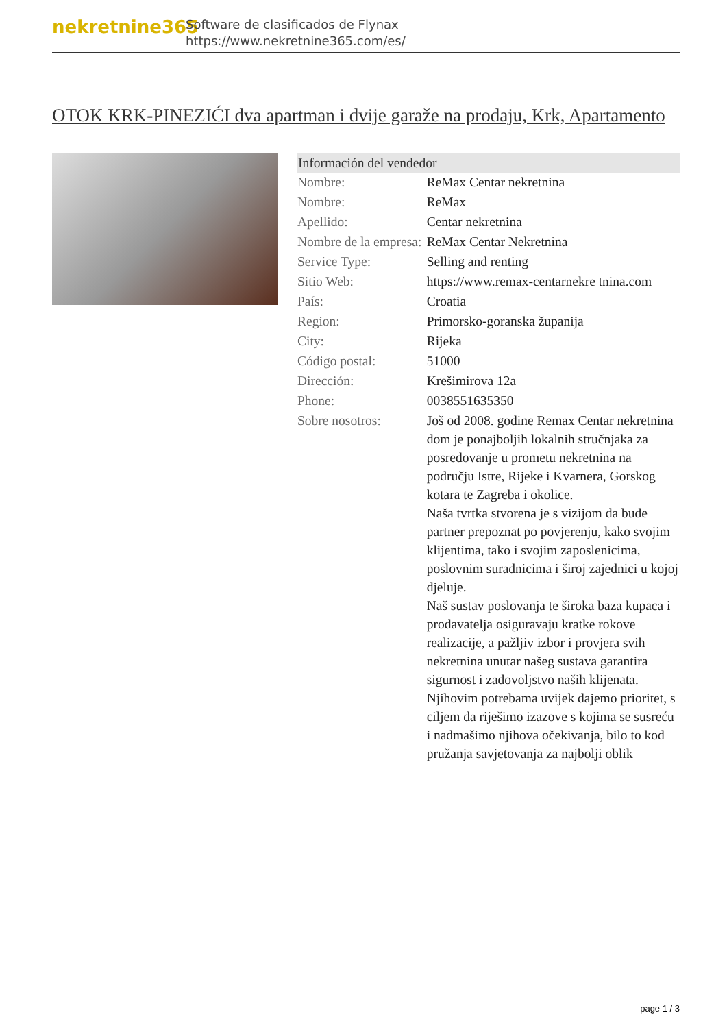nekretnine365
Software de clasificados de Flynax
https://www.nekretnine365.com/es/
OTOK KRK-PINEZIĆI dva apartman i dvije garaže na prodaju, Krk, Apartamento
| Información del vendedor | |
| --- | --- |
| Nombre: | ReMax Centar nekretnina |
| Nombre: | ReMax |
| Apellido: | Centar nekretnina |
| Nombre de la empresa: | ReMax Centar Nekretnina |
| Service Type: | Selling and renting |
| Sitio Web: | https://www.remax-centarnekre tnina.com |
| País: | Croatia |
| Region: | Primorsko-goranska županija |
| City: | Rijeka |
| Código postal: | 51000 |
| Dirección: | Krešimirova 12a |
| Phone: | 0038551635350 |
| Sobre nosotros: | Još od 2008. godine Remax Centar nekretnina dom je ponajboljih lokalnih stručnjaka za posredovanje u prometu nekretnina na području Istre, Rijeke i Kvarnera, Gorskog kotara te Zagreba i okolice. Naša tvrtka stvorena je s vizijom da bude partner prepoznat po povjerenju, kako svojim klijentima, tako i svojim zaposlenicima, poslovnim suradnicima i široj zajednici u kojoj djeluje. Naš sustav poslovanja te široka baza kupaca i prodavatelja osiguravaju kratke rokove realizacije, a pažljiv izbor i provjera svih nekretnina unutar našeg sustava garantira sigurnost i zadovoljstvo naših klijenata. Njihovim potrebama uvijek dajemo prioritet, s ciljem da riješimo izazove s kojima se susreću i nadmašimo njihova očekivanja, bilo to kod pružanja savjetovanja za najbolji oblik |
page 1 / 3